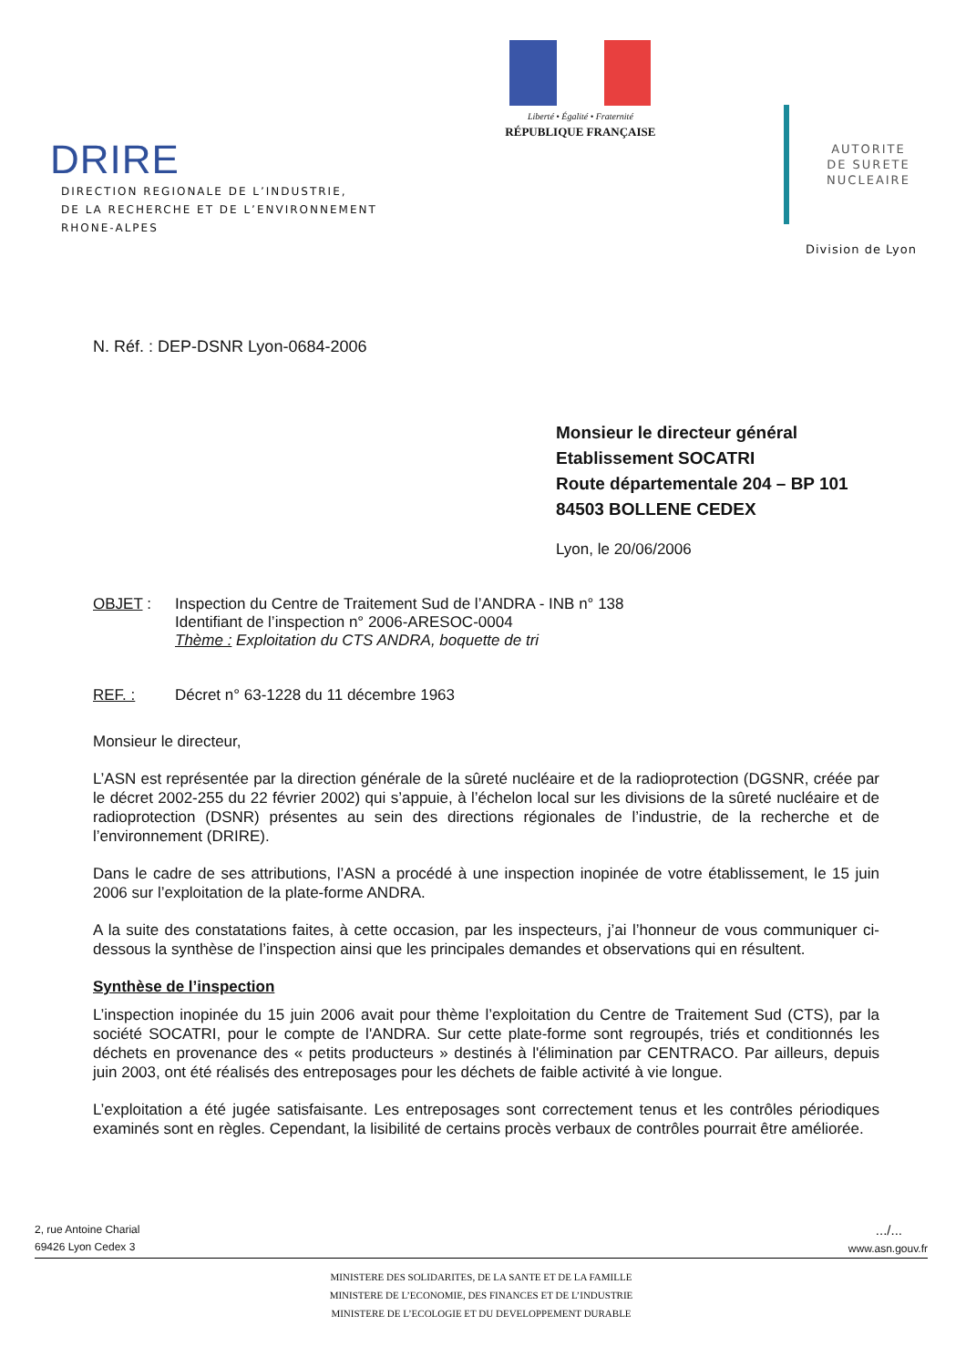DRIRE
DIRECTION REGIONALE DE L’INDUSTRIE,
DE LA RECHERCHE ET DE L’ENVIRONNEMENT
RHONE-ALPES
Liberté • Égalité • Fraternité
RÉPUBLIQUE FRANÇAISE
AUTORITE
DE SURETE
NUCLEAIRE
Division de Lyon
N. Réf. : DEP-DSNR Lyon-0684-2006
Monsieur le directeur général
Etablissement SOCATRI
Route départementale 204 – BP 101
84503 BOLLENE CEDEX
Lyon, le 20/06/2006
OBJET : Inspection du Centre de Traitement Sud de l’ANDRA - INB n° 138
Identifiant de l’inspection n° 2006-ARESOC-0004
Thème : Exploitation du CTS ANDRA, boquette de tri
REF. : Décret n° 63-1228 du 11 décembre 1963
Monsieur le directeur,
L’ASN est représentée par la direction générale de la sûreté nucléaire et de la radioprotection (DGSNR, créée par le décret 2002-255 du 22 février 2002) qui s’appuie, à l’échelon local sur les divisions de la sûreté nucléaire et de radioprotection (DSNR) présentes au sein des directions régionales de l’industrie, de la recherche et de l’environnement (DRIRE).
Dans le cadre de ses attributions, l’ASN a procédé à une inspection inopinée de votre établissement, le 15 juin 2006 sur l’exploitation de la plate-forme ANDRA.
A la suite des constatations faites, à cette occasion, par les inspecteurs, j’ai l’honneur de vous communiquer ci-dessous la synthèse de l’inspection ainsi que les principales demandes et observations qui en résultent.
Synthèse de l’inspection
L’inspection inopinée du 15 juin 2006 avait pour thème l’exploitation du Centre de Traitement Sud (CTS), par la société SOCATRI, pour le compte de l'ANDRA. Sur cette plate-forme sont regroupés, triés et conditionnés les déchets en provenance des « petits producteurs » destinés à l'élimination par CENTRACO. Par ailleurs, depuis juin 2003, ont été réalisés des entreposages pour les déchets de faible activité à vie longue.
L’exploitation a été jugée satisfaisante. Les entreposages sont correctement tenus et les contrôles périodiques examinés sont en règles. Cependant, la lisibilité de certains procès verbaux de contrôles pourrait être améliorée.
2, rue Antoine Charial
69426 Lyon Cedex 3
.../...
www.asn.gouv.fr
MINISTERE DES SOLIDARITES, DE LA SANTE ET DE LA FAMILLE
MINISTERE DE L’ECONOMIE, DES FINANCES ET DE L’INDUSTRIE
MINISTERE DE L’ECOLOGIE ET DU DEVELOPPEMENT DURABLE